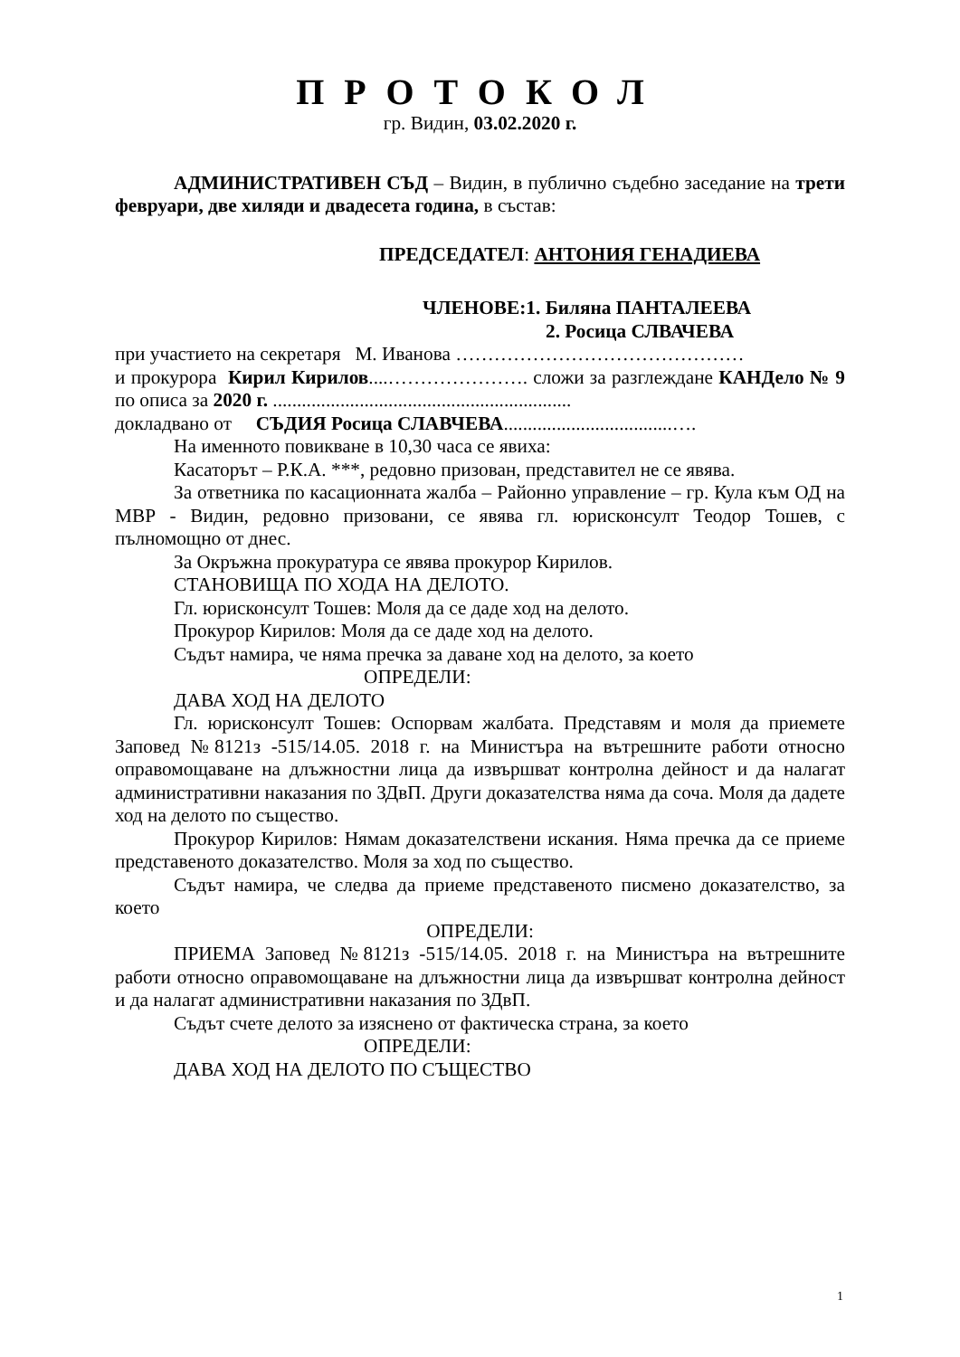ПРОТОКОЛ
гр. Видин, 03.02.2020 г.
АДМИНИСТРАТИВЕН СЪД – Видин, в публично съдебно заседание на трети февруари, две хиляди и двадесета година, в състав:
ПРЕДСЕДАТЕЛ: АНТОНИЯ ГЕНАДИЕВА
ЧЛЕНОВЕ:1. Биляна ПАНТАЛЕЕВА
2. Росица СЛВАЧЕВА
при участието на секретаря М. Иванова ………………………………………
и прокурора Кирил Кирилов....…………………. сложи за разглеждане КАНДело № 9 по описа за 2020 г. ..............................................................
докладвано от СЪДИЯ Росица СЛАВЧЕВА...................................….
На именното повикване в 10,30 часа се явиха:
Касаторът – Р.К.А. ***, редовно призован, представител не се явява.
За ответника по касационната жалба – Районно управление – гр. Кула към ОД на МВР - Видин, редовно призовани, се явява гл. юрисконсулт Теодор Тошев, с пълномощно от днес.
За Окръжна прокуратура се явява прокурор Кирилов.
СТАНОВИЩА ПО ХОДА НА ДЕЛОТО.
Гл. юрисконсулт Тошев: Моля да се даде ход на делото.
Прокурор Кирилов: Моля да се даде ход на делото.
Съдът намира, че няма пречка за даване ход на делото, за което
ОПРЕДЕЛИ:
ДАВА ХОД НА ДЕЛОТО
Гл. юрисконсулт Тошев: Оспорвам жалбата. Представям и моля да приемете Заповед №8121з -515/14.05. 2018 г. на Министъра на вътрешните работи относно оправомощаване на длъжностни лица да извършват контролна дейност и да налагат административни наказания по ЗДвП. Други доказателства няма да соча. Моля да дадете ход на делото по същество.
Прокурор Кирилов: Нямам доказателствени искания. Няма пречка да се приеме представеното доказателство. Моля за ход по същество.
Съдът намира, че следва да приеме представеното писмено доказателство, за което
ОПРЕДЕЛИ:
ПРИЕМА Заповед №8121з -515/14.05. 2018 г. на Министъра на вътрешните работи относно оправомощаване на длъжностни лица да извършват контролна дейност и да налагат административни наказания по ЗДвП.
Съдът счете делото за изяснено от фактическа страна, за което
ОПРЕДЕЛИ:
ДАВА ХОД НА ДЕЛОТО ПО СЪЩЕСТВО
1